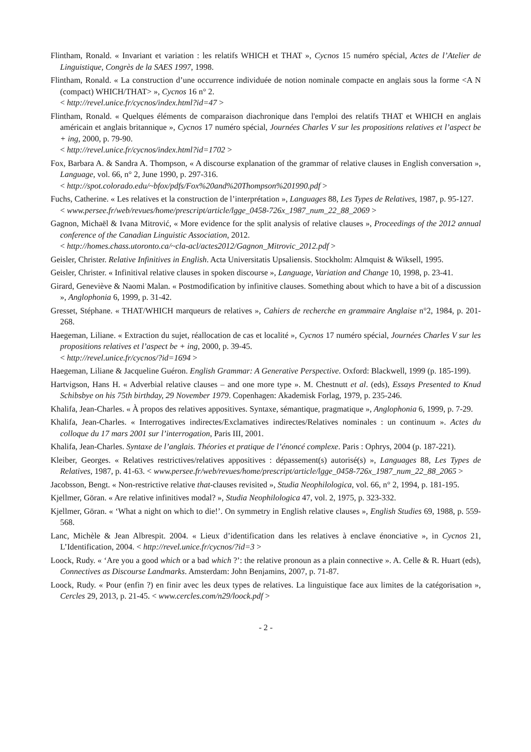Flintham, Ronald. « Invariant et variation : les relatifs WHICH et THAT », Cycnos 15 numéro spécial, Actes de l’Atelier de Linguistique, Congrès de la SAES 1997, 1998.
Flintham, Ronald. « La construction d’une occurrence individuée de notion nominale compacte en anglais sous la forme <A N (compact) WHICH/THAT> », Cycnos 16 n° 2.
< http://revel.unice.fr/cycnos/index.html?id=47 >
Flintham, Ronald. « Quelques éléments de comparaison diachronique dans l'emploi des relatifs THAT et WHICH en anglais américain et anglais britannique », Cycnos 17 numéro spécial, Journées Charles V sur les propositions relatives et l’aspect be + ing, 2000, p. 79-90.
< http://revel.unice.fr/cycnos/index.html?id=1702 >
Fox, Barbara A. & Sandra A. Thompson, « A discourse explanation of the grammar of relative clauses in English conversation », Language, vol. 66, n° 2, June 1990, p. 297-316.
< http://spot.colorado.edu/~bfox/pdfs/Fox%20and%20Thompson%201990.pdf >
Fuchs, Catherine. « Les relatives et la construction de l’interprétation », Languages 88, Les Types de Relatives, 1987, p. 95-127.
< www.persee.fr/web/revues/home/prescript/article/lgge_0458-726x_1987_num_22_88_2069 >
Gagnon, Michaël & Ivana Mitrović, « More evidence for the split analysis of relative clauses », Proceedings of the 2012 annual conference of the Canadian Linguistic Association, 2012.
< http://homes.chass.utoronto.ca/~cla-acl/actes2012/Gagnon_Mitrovic_2012.pdf >
Geisler, Christer. Relative Infinitives in English. Acta Universitatis Upsaliensis. Stockholm: Almquist & Wiksell, 1995.
Geisler, Christer. « Infinitival relative clauses in spoken discourse », Language, Variation and Change 10, 1998, p. 23-41.
Girard, Geneviève & Naomi Malan. « Postmodification by infinitive clauses. Something about which to have a bit of a discussion », Anglophonia 6, 1999, p. 31-42.
Gresset, Stéphane. « THAT/WHICH marqueurs de relatives », Cahiers de recherche en grammaire Anglaise n°2, 1984, p. 201-268.
Haegeman, Liliane. « Extraction du sujet, réallocation de cas et localité », Cycnos 17 numéro spécial, Journées Charles V sur les propositions relatives et l’aspect be + ing, 2000, p. 39-45.
< http://revel.unice.fr/cycnos/?id=1694 >
Haegeman, Liliane & Jacqueline Guéron. English Grammar: A Generative Perspective. Oxford: Blackwell, 1999 (p. 185-199).
Hartvigson, Hans H. « Adverbial relative clauses – and one more type ». M. Chestnutt et al. (eds), Essays Presented to Knud Schibsbye on his 75th birthday, 29 November 1979. Copenhagen: Akademisk Forlag, 1979, p. 235-246.
Khalifa, Jean‑Charles. « À propos des relatives appositives. Syntaxe, sémantique, pragmatique », Anglophonia 6, 1999, p. 7‑29.
Khalifa, Jean‑Charles. « Interrogatives indirectes/Exclamatives indirectes/Relatives nominales : un continuum ». Actes du colloque du 17 mars 2001 sur l’interrogation, Paris III, 2001.
Khalifa, Jean‑Charles. Syntaxe de l’anglais. Théories et pratique de l’énoncé complexe. Paris : Ophrys, 2004 (p. 187‑221).
Kleiber, Georges. « Relatives restrictives/relatives appositives : dépassement(s) autorisé(s) », Languages 88, Les Types de Relatives, 1987, p. 41-63. < www.persee.fr/web/revues/home/prescript/article/lgge_0458-726x_1987_num_22_88_2065 >
Jacobsson, Bengt. « Non-restrictive relative that-clauses revisited », Studia Neophilologica, vol. 66, n° 2, 1994, p. 181-195.
Kjellmer, Göran. « Are relative infinitives modal? », Studia Neophilologica 47, vol. 2, 1975, p. 323-332.
Kjellmer, Göran. « ‘What a night on which to die!’. On symmetry in English relative clauses », English Studies 69, 1988, p. 559-568.
Lanc, Michèle & Jean Albrespit. 2004. « Lieux d’identification dans les relatives à enclave énonciative », in Cycnos 21, L’Identification, 2004. < http://revel.unice.fr/cycnos/?id=3 >
Loock, Rudy. « ‘Are you a good which or a bad which ?’: the relative pronoun as a plain connective ». A. Celle & R. Huart (eds), Connectives as Discourse Landmarks. Amsterdam: John Benjamins, 2007, p. 71-87.
Loock, Rudy. « Pour (enfin ?) en finir avec les deux types de relatives. La linguistique face aux limites de la catégorisation », Cercles 29, 2013, p. 21-45. < www.cercles.com/n29/loock.pdf >
- 2 -